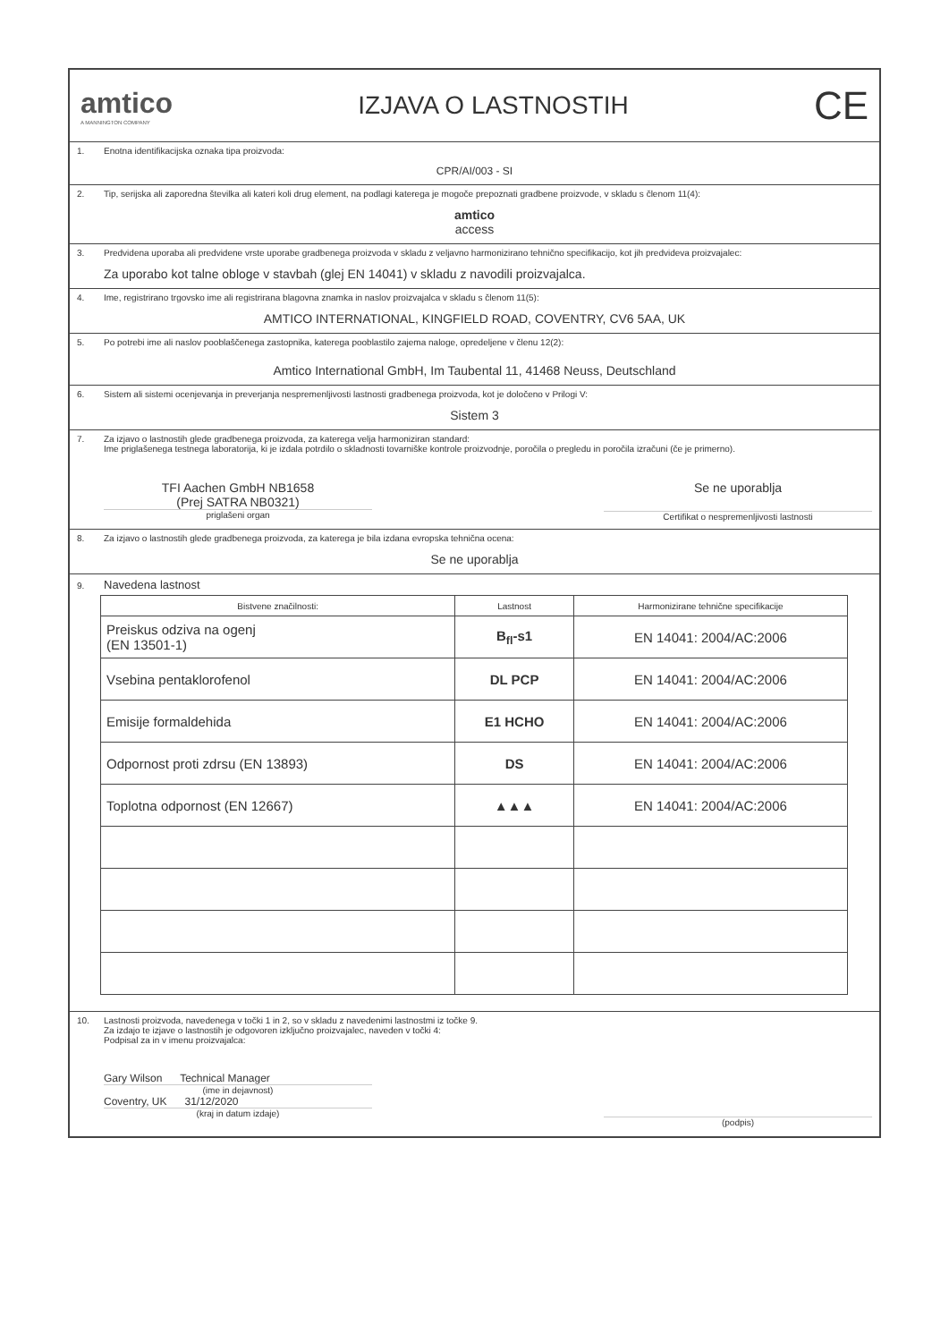amtico
A MANNINGTON COMPANY
IZJAVA O LASTNOSTIH
CE
1. Enotna identifikacijska oznaka tipa proizvoda:
CPR/AI/003 - SI
2. Tip, serijska ali zaporedna številka ali kateri koli drug element, na podlagi katerega je mogoče prepoznati gradbene proizvode, v skladu s členom 11(4):
amtico
access
3. Predvidena uporaba ali predvidene vrste uporabe gradbenega proizvoda v skladu z veljavno harmonizirano tehnično specifikacijo, kot jih predvideva proizvajalec:
Za uporabo kot talne obloge v stavbah (glej EN 14041) v skladu z navodili proizvajalca.
4. Ime, registrirano trgovsko ime ali registrirana blagovna znamka in naslov proizvajalca v skladu s členom 11(5):
AMTICO INTERNATIONAL, KINGFIELD ROAD, COVENTRY, CV6 5AA, UK
5. Po potrebi ime ali naslov pooblaščenega zastopnika, katerega pooblastilo zajema naloge, opredeljene v členu 12(2):
Amtico International GmbH, Im Taubental 11, 41468 Neuss, Deutschland
6. Sistem ali sistemi ocenjevanja in preverjanja nespremenljivosti lastnosti gradbenega proizvoda, kot je določeno v Prilogi V:
Sistem 3
7. Za izjavo o lastnostih glede gradbenega proizvoda, za katerega velja harmoniziran standard:
Ime priglašenega testnega laboratorija, ki je izdala potrdilo o skladnosti tovarniške kontrole proizvodnje, poročila o pregledu in poročila izračuni (če je primerno).
TFI Aachen GmbH NB1658
(Prej SATRA NB0321)
priglašeni organ
Se ne uporablja
Certifikat o nespremenljivosti lastnosti
8. Za izjavo o lastnostih glede gradbenega proizvoda, za katerega je bila izdana evropska tehnična ocena:
Se ne uporablja
9. Navedena lastnost
| Bistvene značilnosti: | Lastnost | Harmonizirane tehnične specifikacije |
| --- | --- | --- |
| Preiskus odziva na ogenj (EN 13501-1) | B<sub>fl</sub>-s1 | EN 14041: 2004/AC:2006 |
| Vsebina pentaklorofenol | DL PCP | EN 14041: 2004/AC:2006 |
| Emisije formaldehida | E1 HCHO | EN 14041: 2004/AC:2006 |
| Odpornost proti zdrsu (EN 13893) | DS | EN 14041: 2004/AC:2006 |
| Toplotna odpornost (EN 12667) | ▲▲▲ | EN 14041: 2004/AC:2006 |
10. Lastnosti proizvoda, navedenega v točki 1 in 2, so v skladu z navedenimi lastnostmi iz točke 9.
Za izdajo te izjave o lastnostih je odgovoren izključno proizvajalec, naveden v točki 4:
Podpisal za in v imenu proizvajalca:
Gary Wilson Technical Manager
(ime in dejavnost)
Coventry, UK 31/12/2020
(kraj in datum izdaje)
(podpis)